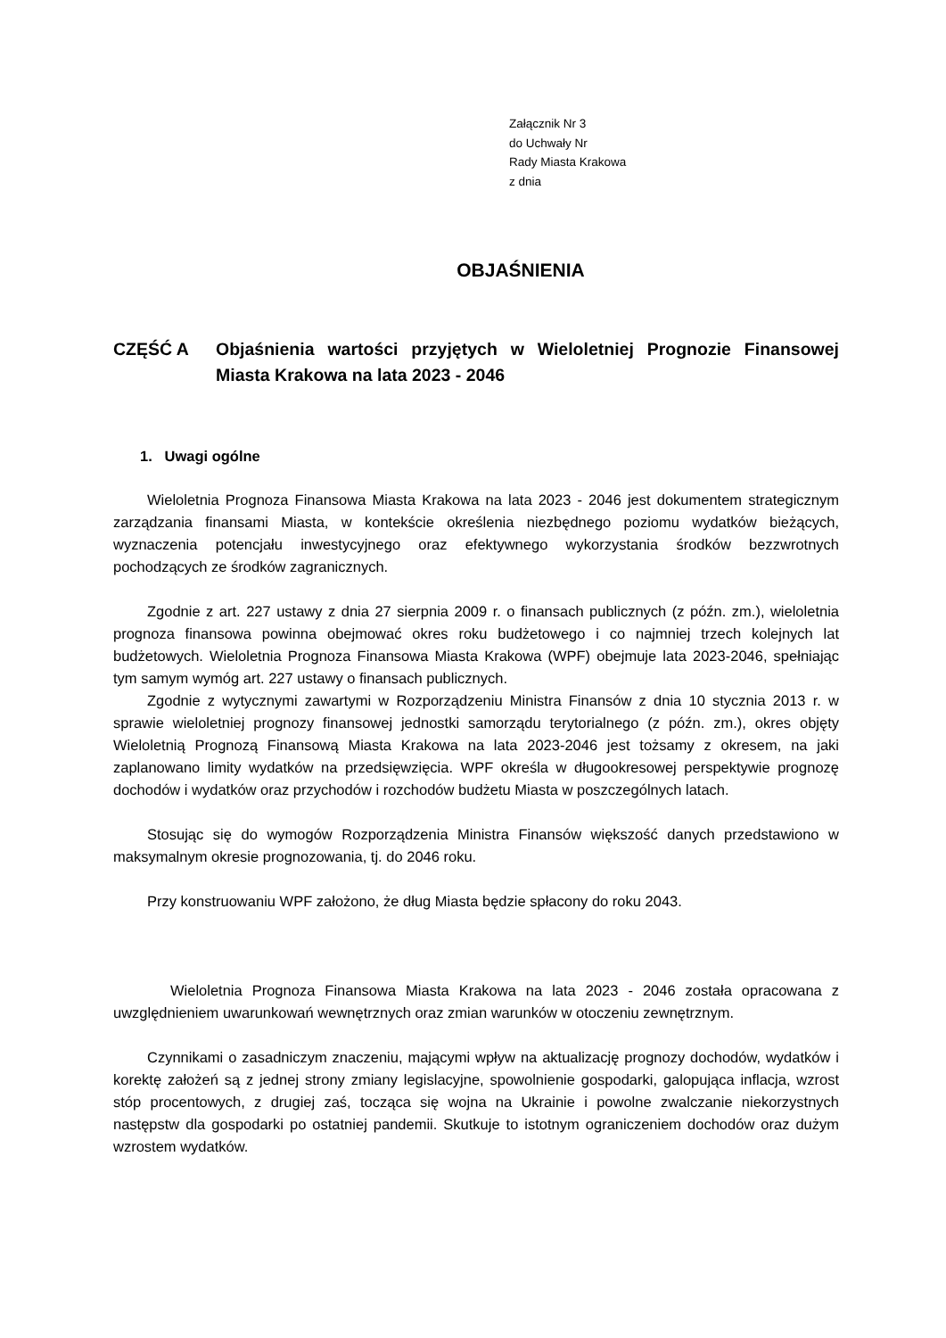Załącznik Nr 3
do Uchwały Nr
Rady Miasta Krakowa
z dnia
OBJAŚNIENIA
CZĘŚĆ A Objaśnienia wartości przyjętych w Wieloletniej Prognozie Finansowej Miasta Krakowa na lata 2023 - 2046
1. Uwagi ogólne
Wieloletnia Prognoza Finansowa Miasta Krakowa na lata 2023 - 2046 jest dokumentem strategicznym zarządzania finansami Miasta, w kontekście określenia niezbędnego poziomu wydatków bieżących, wyznaczenia potencjału inwestycyjnego oraz efektywnego wykorzystania środków bezzwrotnych pochodzących ze środków zagranicznych.
Zgodnie z art. 227 ustawy z dnia 27 sierpnia 2009 r. o finansach publicznych (z późn. zm.), wieloletnia prognoza finansowa powinna obejmować okres roku budżetowego i co najmniej trzech kolejnych lat budżetowych. Wieloletnia Prognoza Finansowa Miasta Krakowa (WPF) obejmuje lata 2023-2046, spełniając tym samym wymóg art. 227 ustawy o finansach publicznych.
Zgodnie z wytycznymi zawartymi w Rozporządzeniu Ministra Finansów z dnia 10 stycznia 2013 r. w sprawie wieloletniej prognozy finansowej jednostki samorządu terytorialnego (z późn. zm.), okres objęty Wieloletnią Prognozą Finansową Miasta Krakowa na lata 2023-2046 jest tożsamy z okresem, na jaki zaplanowano limity wydatków na przedsięwzięcia. WPF określa w długookresowej perspektywie prognozę dochodów i wydatków oraz przychodów i rozchodów budżetu Miasta w poszczególnych latach.
Stosując się do wymogów Rozporządzenia Ministra Finansów większość danych przedstawiono w maksymalnym okresie prognozowania, tj. do 2046 roku.
Przy konstruowaniu WPF założono, że dług Miasta będzie spłacony do roku 2043.
Wieloletnia Prognoza Finansowa Miasta Krakowa na lata 2023 - 2046 została opracowana z uwzględnieniem uwarunkowań wewnętrznych oraz zmian warunków w otoczeniu zewnętrznym.
Czynnikami o zasadniczym znaczeniu, mającymi wpływ na aktualizację prognozy dochodów, wydatków i korektę założeń są z jednej strony zmiany legislacyjne, spowolnienie gospodarki, galopująca inflacja, wzrost stóp procentowych, z drugiej zaś, tocząca się wojna na Ukrainie i powolne zwalczanie niekorzystnych następstw dla gospodarki po ostatniej pandemii. Skutkuje to istotnym ograniczeniem dochodów oraz dużym wzrostem wydatków.